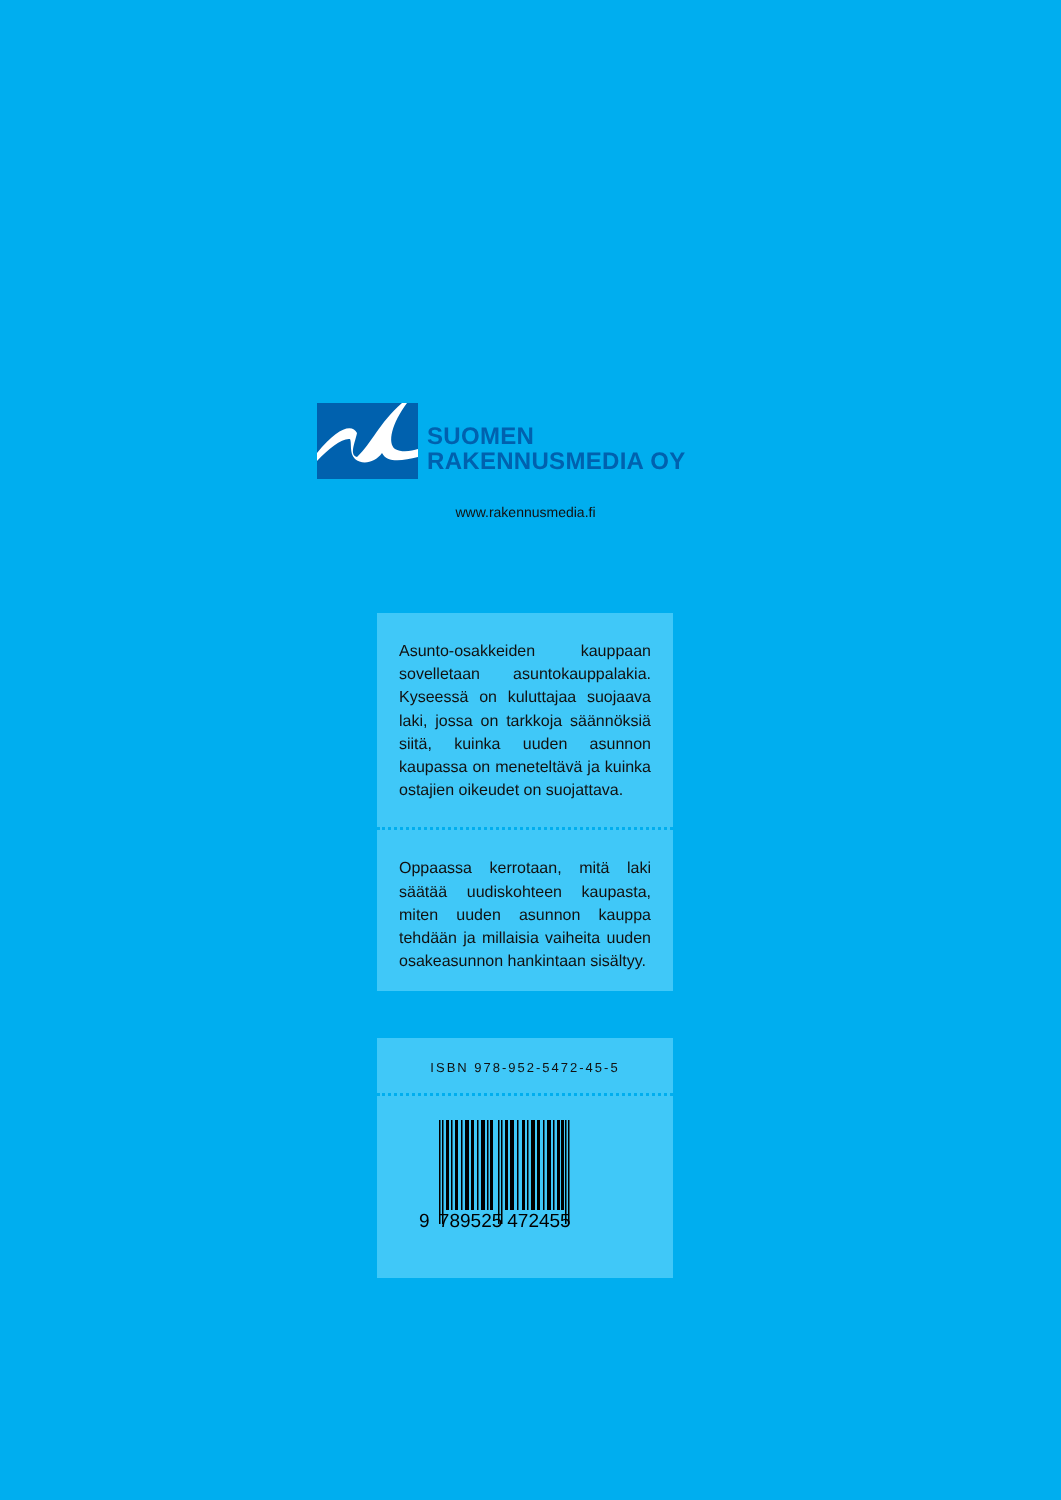SUOMEN
RAKENNUSMEDIA OY
www.rakennusmedia.fi
Asunto-osakkeiden kauppaan sovelletaan asuntokauppalakia. Kyseessä on kuluttajaa suojaava laki, jossa on tarkkoja säännöksiä siitä, kuinka uuden asunnon kaupassa on meneteltävä ja kuinka ostajien oikeudet on suojattava.
Oppaassa kerrotaan, mitä laki säätää uudiskohteen kaupasta, miten uuden asunnon kauppa tehdään ja millaisia vaiheita uuden osakeasunnon hankintaan sisältyy.
ISBN 978-952-5472-45-5
9 789525 472455